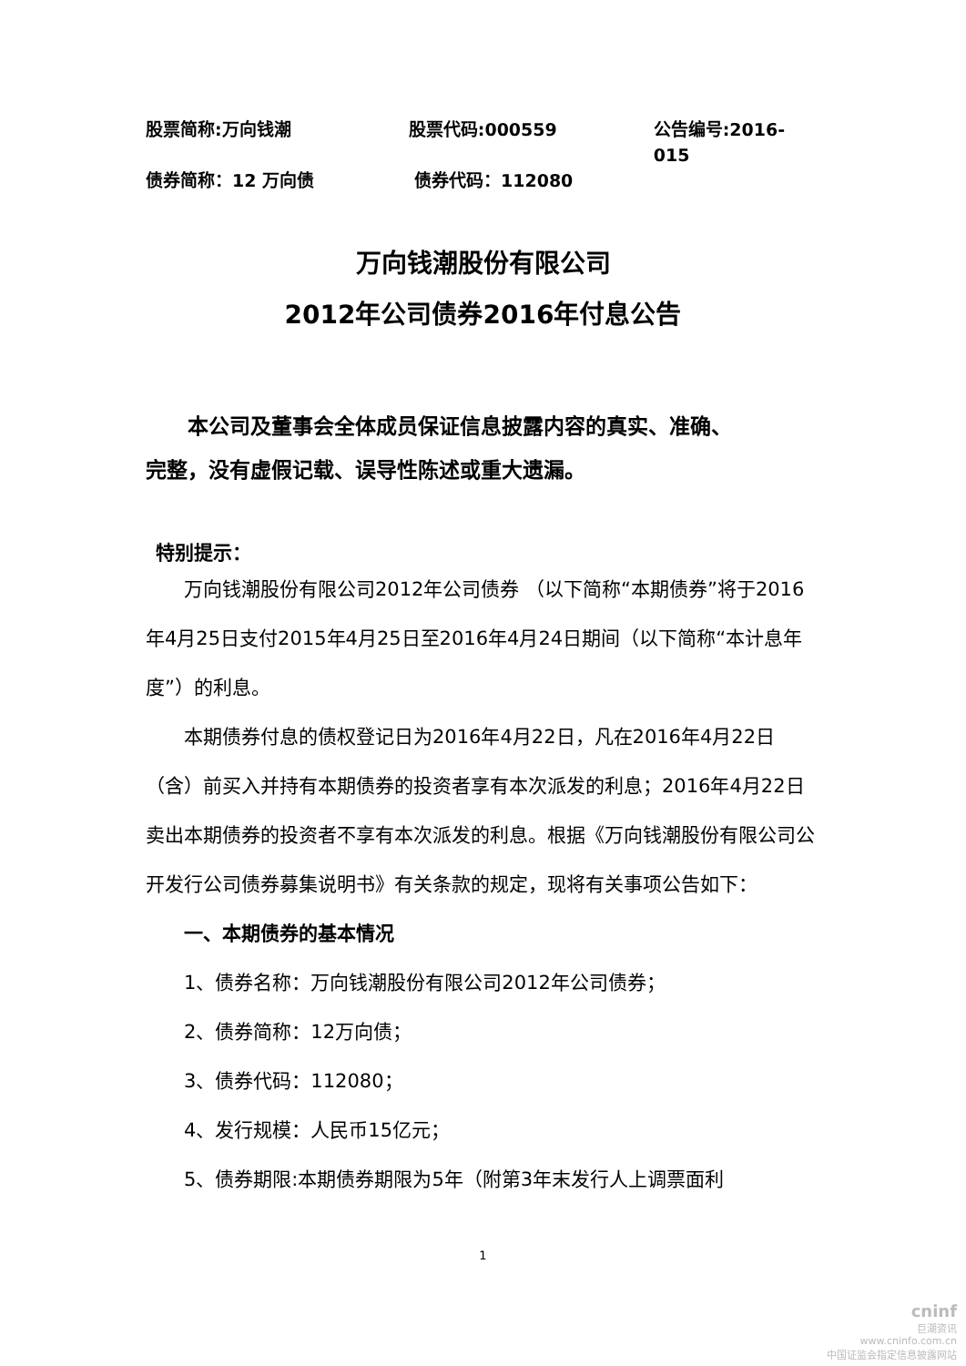股票简称:万向钱潮 股票代码:000559 公告编号:2016-015
债券简称：12 万向债 债券代码：112080
万向钱潮股份有限公司
2012年公司债券2016年付息公告
本公司及董事会全体成员保证信息披露内容的真实、准确、
完整，没有虚假记载、误导性陈述或重大遗漏。
特别提示：
万向钱潮股份有限公司2012年公司债券 （以下简称“本期债券”将于2016年4月25日支付2015年4月25日至2016年4月24日期间（以下简称“本计息年度”）的利息。
本期债券付息的债权登记日为2016年4月22日，凡在2016年4月22日（含）前买入并持有本期债券的投资者享有本次派发的利息；2016年4月22日卖出本期债券的投资者不享有本次派发的利息。根据《万向钱潮股份有限公司公开发行公司债券募集说明书》有关条款的规定，现将有关事项公告如下：
一、本期债券的基本情况
1、债券名称：万向钱潮股份有限公司2012年公司债券；
2、债券简称：12万向债；
3、债券代码：112080；
4、发行规模：人民币15亿元；
5、债券期限:本期债券期限为5年（附第3年末发行人上调票面利
1
cninf
巨潮资讯
www.cninfo.com.cn
中国证监会指定信息披露网站